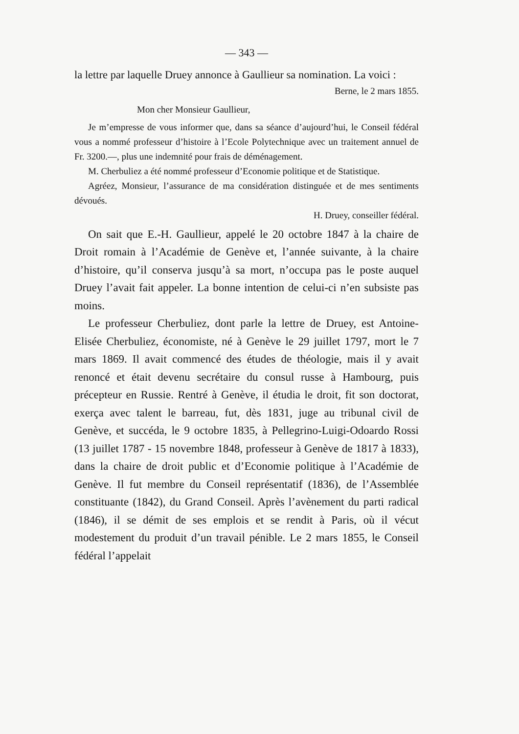— 343 —
la lettre par laquelle Druey annonce à Gaullieur sa nomination. La voici :
Berne, le 2 mars 1855.
Mon cher Monsieur Gaullieur,
Je m’empresse de vous informer que, dans sa séance d’aujourd’hui, le Conseil fédéral vous a nommé professeur d’histoire à l’Ecole Polytechnique avec un traitement annuel de Fr. 3200.—, plus une indemnité pour frais de déménagement.
M. Cherbuliez a été nommé professeur d’Economie politique et de Statistique.
Agréez, Monsieur, l’assurance de ma considération distinguée et de mes sentiments dévoués.
H. Druey, conseiller fédéral.
On sait que E.-H. Gaullieur, appelé le 20 octobre 1847 à la chaire de Droit romain à l’Académie de Genève et, l’année suivante, à la chaire d’histoire, qu’il conserva jusqu’à sa mort, n’occupa pas le poste auquel Druey l’avait fait appeler. La bonne intention de celui-ci n’en subsiste pas moins.
Le professeur Cherbuliez, dont parle la lettre de Druey, est Antoine-Elisée Cherbuliez, économiste, né à Genève le 29 juillet 1797, mort le 7 mars 1869. Il avait commencé des études de théologie, mais il y avait renoncé et était devenu secrétaire du consul russe à Hambourg, puis précepteur en Russie. Rentré à Genève, il étudia le droit, fit son doctorat, exerça avec talent le barreau, fut, dès 1831, juge au tribunal civil de Genève, et succéda, le 9 octobre 1835, à Pellegrino-Luigi-Odoardo Rossi (13 juillet 1787 - 15 novembre 1848, professeur à Genève de 1817 à 1833), dans la chaire de droit public et d’Economie politique à l’Académie de Genève. Il fut membre du Conseil représentatif (1836), de l’Assemblée constituante (1842), du Grand Conseil. Après l’avènement du parti radical (1846), il se démit de ses emplois et se rendit à Paris, où il vécut modestement du produit d’un travail pénible. Le 2 mars 1855, le Conseil fédéral l’appelait